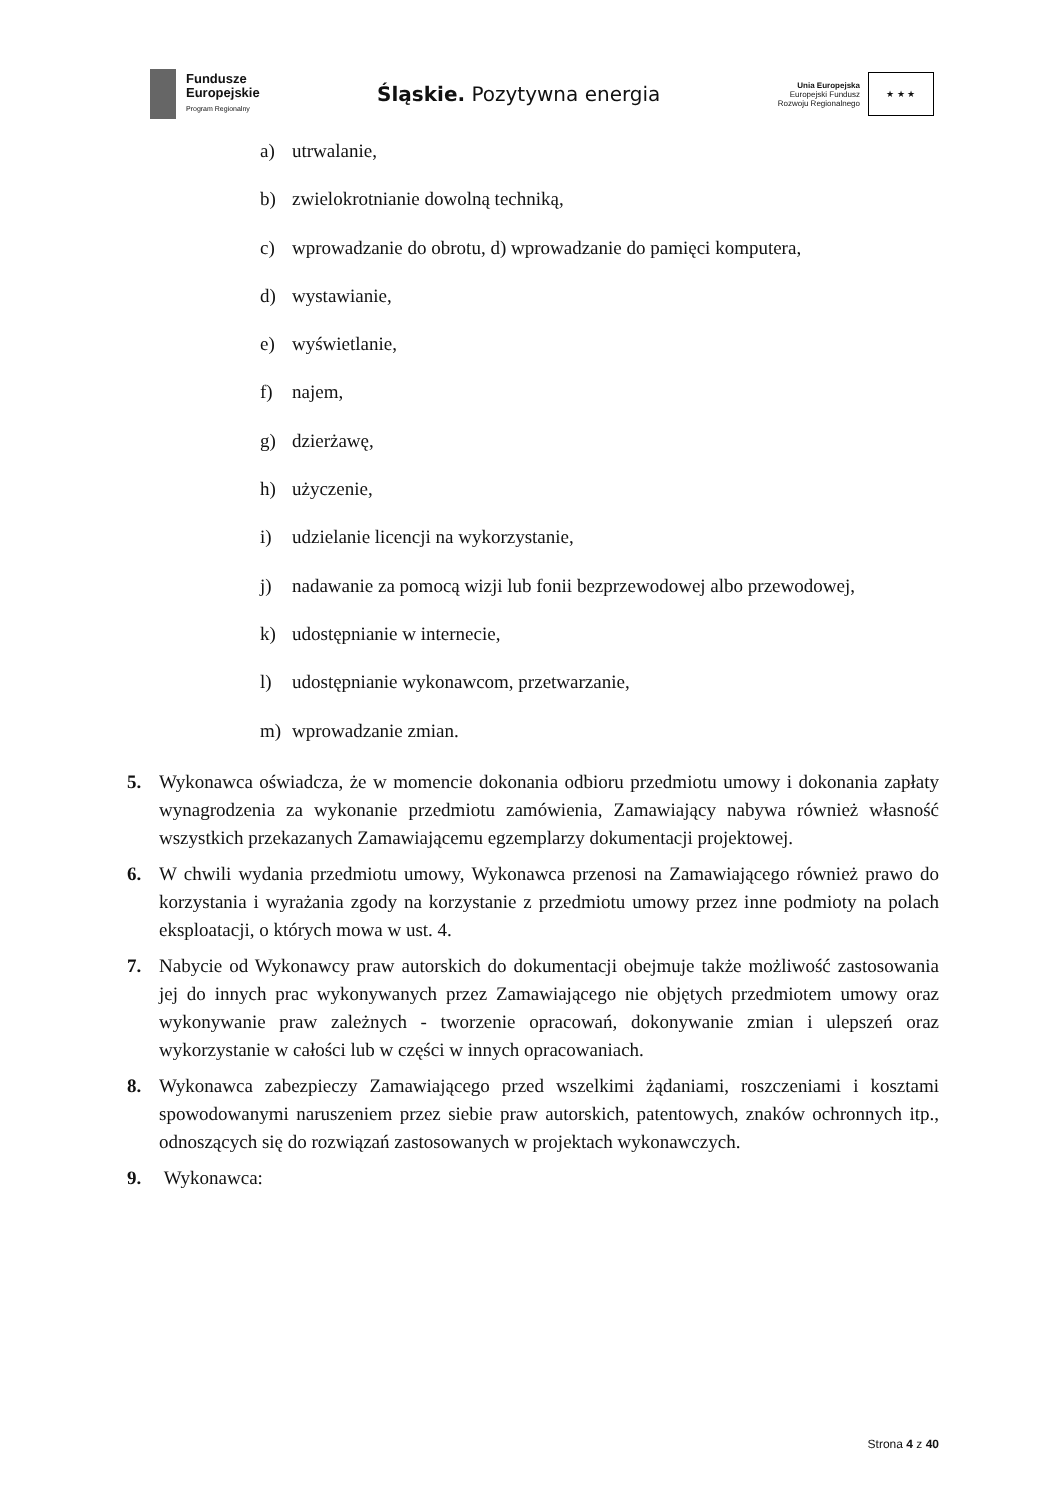Fundusze
Europejskie
Program Regionalny
Śląskie. Pozytywna energia
Unia Europejska
Europejski Fundusz
Rozwoju Regionalnego
★ ★ ★
a) utrwalanie,
b) zwielokrotnianie dowolną techniką,
c) wprowadzanie do obrotu, d) wprowadzanie do pamięci komputera,
d) wystawianie,
e) wyświetlanie,
f) najem,
g) dzierżawę,
h) użyczenie,
i) udzielanie licencji na wykorzystanie,
j) nadawanie za pomocą wizji lub fonii bezprzewodowej albo przewodowej,
k) udostępnianie w internecie,
l) udostępnianie wykonawcom, przetwarzanie,
m) wprowadzanie zmian.
5. Wykonawca oświadcza, że w momencie dokonania odbioru przedmiotu umowy i dokonania zapłaty wynagrodzenia za wykonanie przedmiotu zamówienia, Zamawiający nabywa również własność wszystkich przekazanych Zamawiającemu egzemplarzy dokumentacji projektowej.
6. W chwili wydania przedmiotu umowy, Wykonawca przenosi na Zamawiającego również prawo do korzystania i wyrażania zgody na korzystanie z przedmiotu umowy przez inne podmioty na polach eksploatacji, o których mowa w ust. 4.
7. Nabycie od Wykonawcy praw autorskich do dokumentacji obejmuje także możliwość zastosowania jej do innych prac wykonywanych przez Zamawiającego nie objętych przedmiotem umowy oraz wykonywanie praw zależnych - tworzenie opracowań, dokonywanie zmian i ulepszeń oraz wykorzystanie w całości lub w części w innych opracowaniach.
8. Wykonawca zabezpieczy Zamawiającego przed wszelkimi żądaniami, roszczeniami i kosztami spowodowanymi naruszeniem przez siebie praw autorskich, patentowych, znaków ochronnych itp., odnoszących się do rozwiązań zastosowanych w projektach wykonawczych.
9. Wykonawca:
Strona 4 z 40